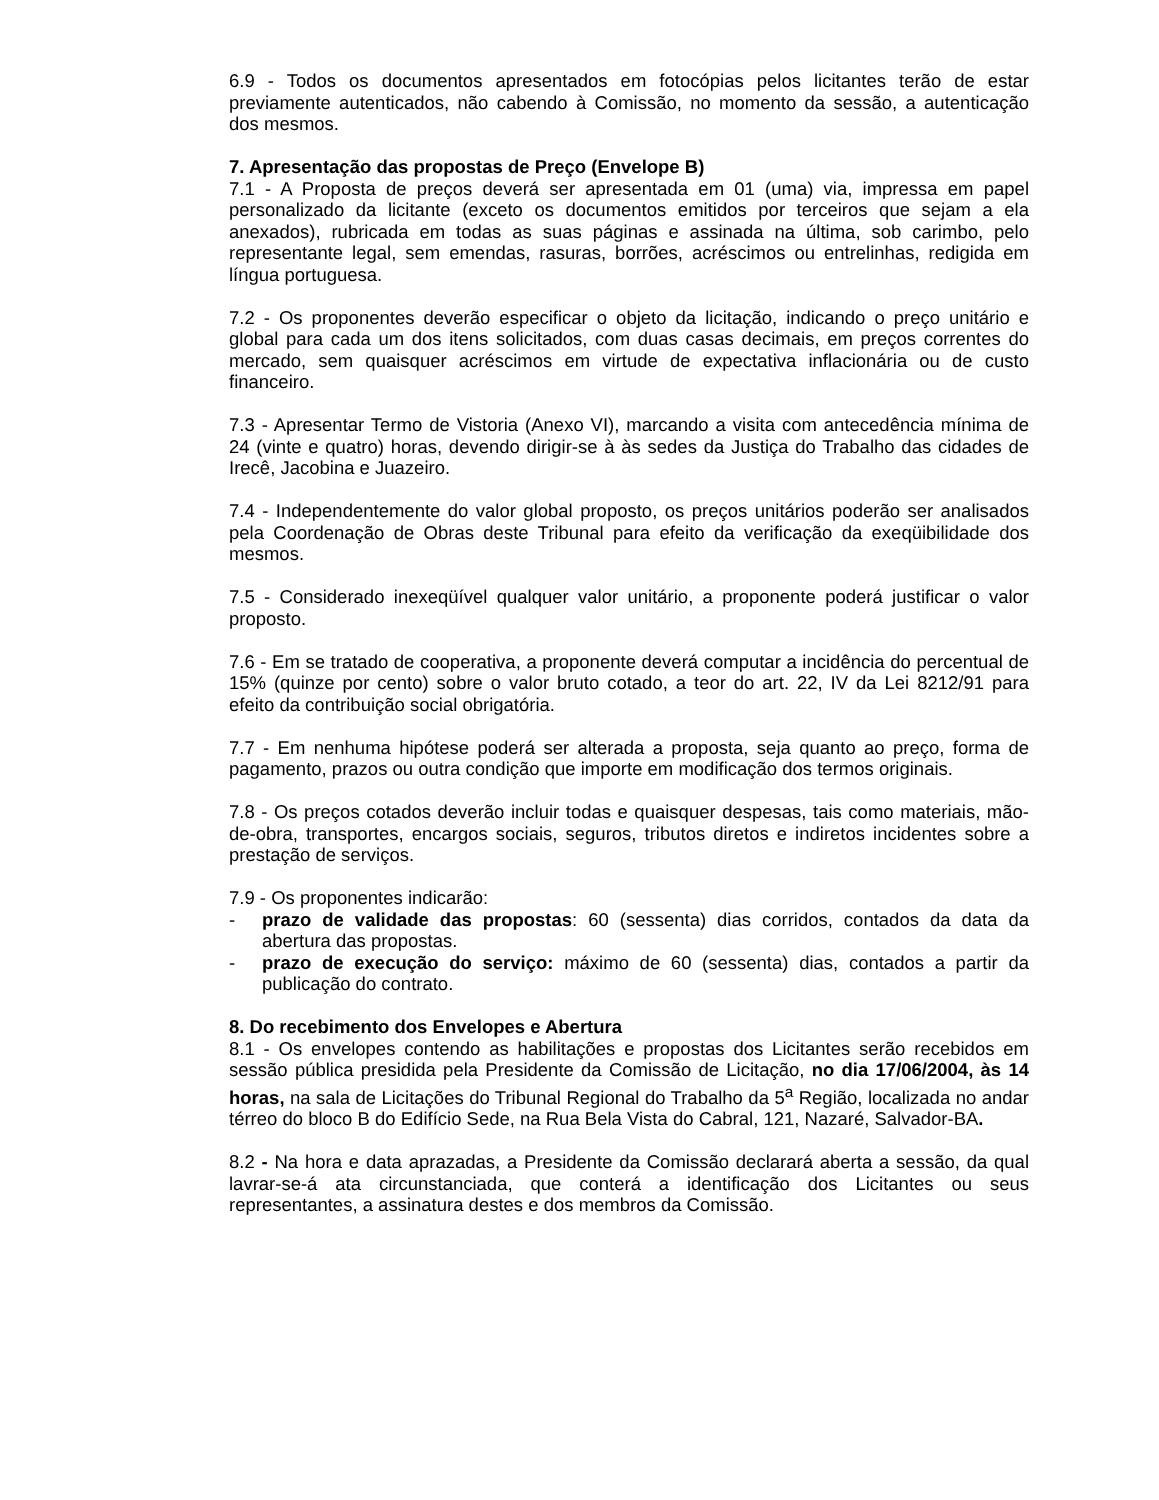6.9 - Todos os documentos apresentados em fotocópias pelos licitantes terão de estar previamente autenticados, não cabendo à Comissão, no momento da sessão, a autenticação dos mesmos.
7. Apresentação das propostas de Preço (Envelope B)
7.1 - A Proposta de preços deverá ser apresentada em 01 (uma) via, impressa em papel personalizado da licitante (exceto os documentos emitidos por terceiros que sejam a ela anexados), rubricada em todas as suas páginas e assinada na última, sob carimbo, pelo representante legal, sem emendas, rasuras, borrões, acréscimos ou entrelinhas, redigida em língua portuguesa.
7.2 - Os proponentes deverão especificar o objeto da licitação, indicando o preço unitário e global para cada um dos itens solicitados, com duas casas decimais, em preços correntes do mercado, sem quaisquer acréscimos em virtude de expectativa inflacionária ou de custo financeiro.
7.3 - Apresentar Termo de Vistoria (Anexo VI), marcando a visita com antecedência mínima de 24 (vinte e quatro) horas, devendo dirigir-se à às sedes da Justiça do Trabalho das cidades de Irecê, Jacobina e Juazeiro.
7.4 - Independentemente do valor global proposto, os preços unitários poderão ser analisados pela Coordenação de Obras deste Tribunal para efeito da verificação da exeqüibilidade dos mesmos.
7.5 - Considerado inexeqüível qualquer valor unitário, a proponente poderá justificar o valor proposto.
7.6 - Em se tratado de cooperativa, a proponente deverá computar a incidência do percentual de 15% (quinze por cento) sobre o valor bruto cotado, a teor do art. 22, IV da Lei 8212/91 para efeito da contribuição social obrigatória.
7.7 - Em nenhuma hipótese poderá ser alterada a proposta, seja quanto ao preço, forma de pagamento, prazos ou outra condição que importe em modificação dos termos originais.
7.8 - Os preços cotados deverão incluir todas e quaisquer despesas, tais como materiais, mão-de-obra, transportes, encargos sociais, seguros, tributos diretos e indiretos incidentes sobre a prestação de serviços.
7.9 - Os proponentes indicarão:
- prazo de validade das propostas: 60 (sessenta) dias corridos, contados da data da abertura das propostas.
- prazo de execução do serviço: máximo de 60 (sessenta) dias, contados a partir da publicação do contrato.
8. Do recebimento dos Envelopes e Abertura
8.1 - Os envelopes contendo as habilitações e propostas dos Licitantes serão recebidos em sessão pública presidida pela Presidente da Comissão de Licitação, no dia 17/06/2004, às 14 horas, na sala de Licitações do Tribunal Regional do Trabalho da 5<sup>a</sup> Região, localizada no andar térreo do bloco B do Edifício Sede, na Rua Bela Vista do Cabral, 121, Nazaré, Salvador-BA.
8.2 - Na hora e data aprazadas, a Presidente da Comissão declarará aberta a sessão, da qual lavrar-se-á ata circunstanciada, que conterá a identificação dos Licitantes ou seus representantes, a assinatura destes e dos membros da Comissão.